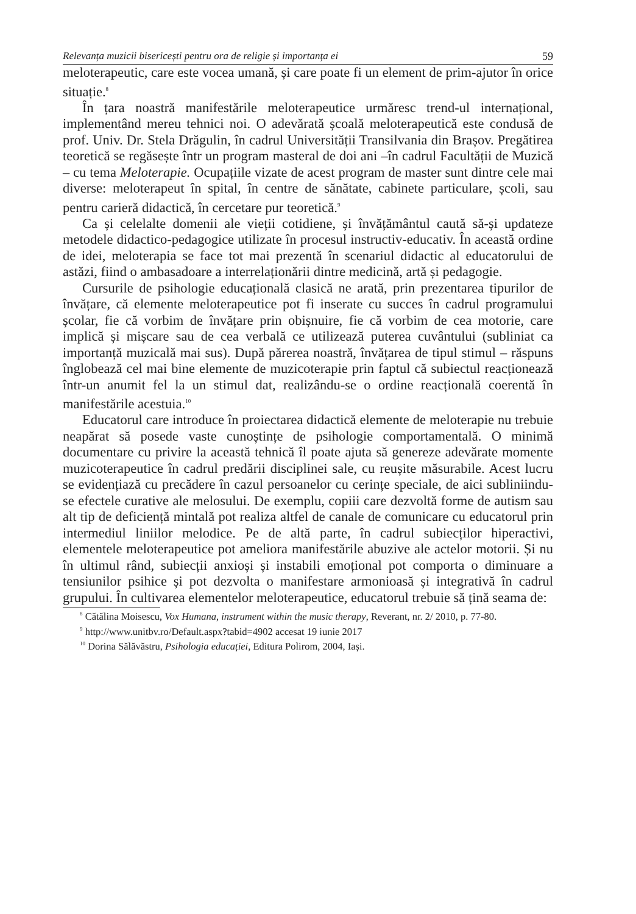Relevanța muzicii bisericești pentru ora de religie și importanța ei 59
meloterapeutic, care este vocea umană, și care poate fi un element de prim-ajutor în orice situație.<sup>8</sup>
În țara noastră manifestările meloterapeutice urmăresc trend-ul internațional, implementând mereu tehnici noi. O adevărată școală meloterapeutică este condusă de prof. Univ. Dr. Stela Drăgulin, în cadrul Universității Transilvania din Brașov. Pregătirea teoretică se regăsește într un program masteral de doi ani –în cadrul Facultății de Muzică – cu tema Meloterapie. Ocupațiile vizate de acest program de master sunt dintre cele mai diverse: meloterapeut în spital, în centre de sănătate, cabinete particulare, școli, sau pentru carieră didactică, în cercetare pur teoretică.<sup>9</sup>
Ca și celelalte domenii ale vieții cotidiene, și învățământul caută să-și updateze metodele didactico-pedagogice utilizate în procesul instructiv-educativ. În această ordine de idei, meloterapia se face tot mai prezentă în scenariul didactic al educatorului de astăzi, fiind o ambasadoare a interrelaționării dintre medicină, artă și pedagogie.
Cursurile de psihologie educațională clasică ne arată, prin prezentarea tipurilor de învățare, că elemente meloterapeutice pot fi inserate cu succes în cadrul programului școlar, fie că vorbim de învățare prin obișnuire, fie că vorbim de cea motorie, care implică și mișcare sau de cea verbală ce utilizează puterea cuvântului (subliniat ca importanță muzicală mai sus). După părerea noastră, învățarea de tipul stimul – răspuns înglobează cel mai bine elemente de muzicoterapie prin faptul că subiectul reacționează într-un anumit fel la un stimul dat, realizându-se o ordine reacțională coerentă în manifestările acestuia.<sup>10</sup>
Educatorul care introduce în proiectarea didactică elemente de meloterapie nu trebuie neapărat să posede vaste cunoștințe de psihologie comportamentală. O minimă documentare cu privire la această tehnică îl poate ajuta să genereze adevărate momente muzicoterapeutice în cadrul predării disciplinei sale, cu reușite măsurabile. Acest lucru se evidențiază cu precădere în cazul persoanelor cu cerințe speciale, de aici subliniindu-se efectele curative ale melosului. De exemplu, copiii care dezvoltă forme de autism sau alt tip de deficiență mintală pot realiza altfel de canale de comunicare cu educatorul prin intermediul liniilor melodice. Pe de altă parte, în cadrul subiecților hiperactivi, elementele meloterapeutice pot ameliora manifestările abuzive ale actelor motorii. Și nu în ultimul rând, subiecții anxioși și instabili emoțional pot comporta o diminuare a tensiunilor psihice și pot dezvolta o manifestare armonioasă și integrativă în cadrul grupului. În cultivarea elementelor meloterapeutice, educatorul trebuie să țină seama de:
<sup>8</sup> Cătălina Moisescu, Vox Humana, instrument within the music therapy, Reverant, nr. 2/ 2010, p. 77-80.
<sup>9</sup> http://www.unitbv.ro/Default.aspx?tabid=4902 accesat 19 iunie 2017
<sup>10</sup> Dorina Sălăvăstru, Psihologia educației, Editura Polirom, 2004, Iași.